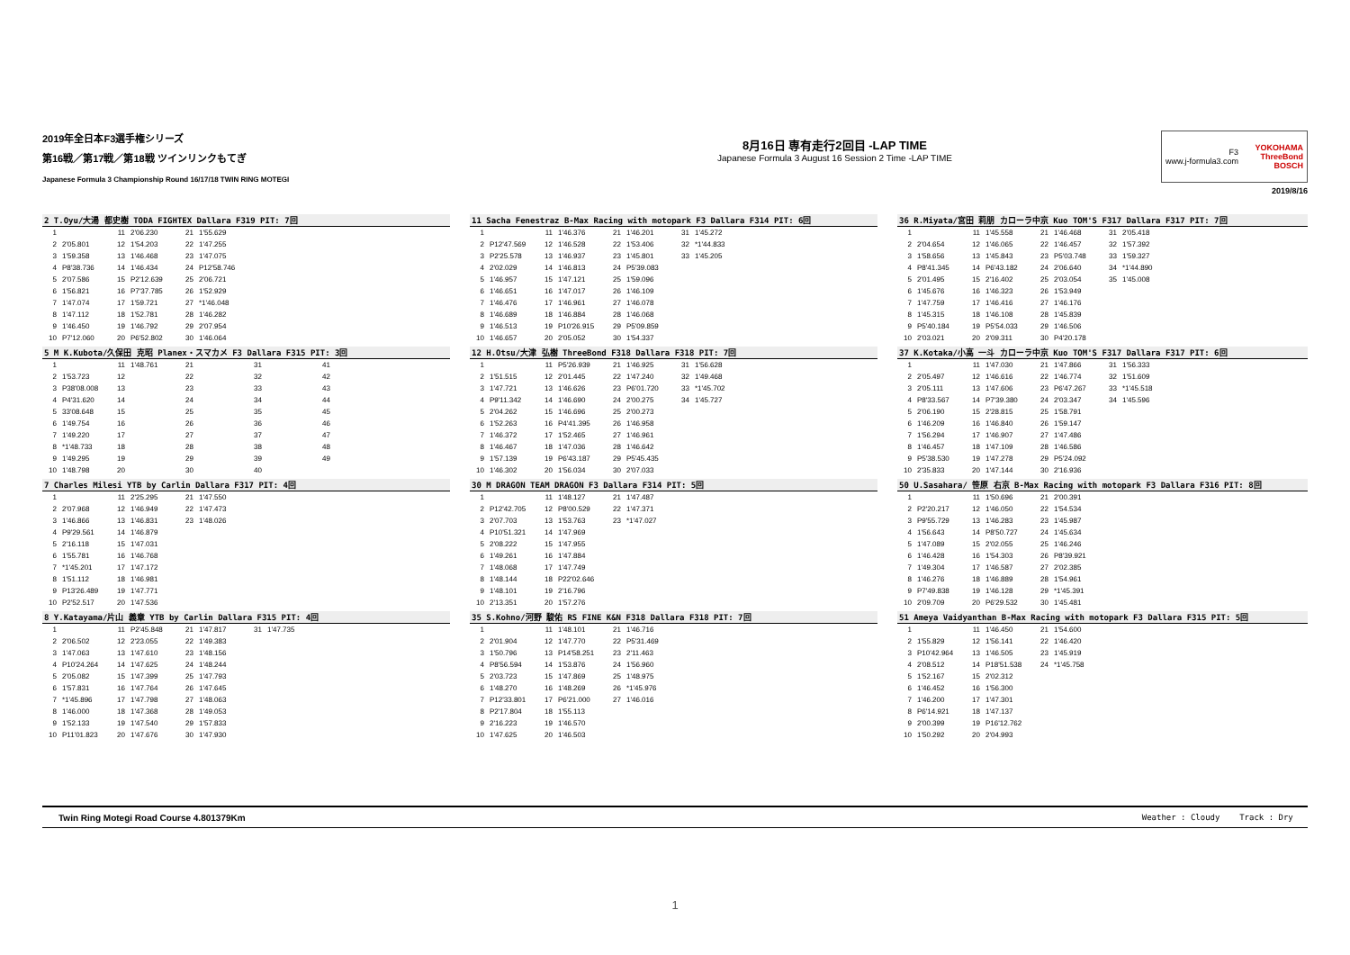2019年全日本F3選手権シリーズ
第16戦／第17戦／第18戦 ツインリンクもてぎ
Japanese Formula 3 Championship Round 16/17/18 TWIN RING MOTEGI
8月16日 専有走行2回目 -LAP TIME
Japanese Formula 3 August 16 Session 2 Time -LAP TIME
F3
www.j-formula3.com YOKOHAMA
ThreeBond
BOSCH
2019/8/16
| 2 T.Oyu/大湯 都史樹 TODA FIGHTEX Dallara F319 PIT: 7回 | | | | | | | | | |
| --- | --- | --- | --- | --- | --- | --- | --- | --- | --- |
| 1 | | 11 | 2'06.230 | 21 | 1'55.629 | | | | |
| 2 | 2'05.801 | 12 | 1'54.203 | 22 | 1'47.255 | | | | |
| 3 | 1'59.358 | 13 | 1'46.468 | 23 | 1'47.075 | | | | |
| 4 | P8'38.736 | 14 | 1'46.434 | 24 | P12'58.746 | | | | |
| 5 | 2'07.586 | 15 | P2'12.639 | 25 | 2'06.721 | | | | |
| 6 | 1'56.821 | 16 | P7'37.785 | 26 | 1'52.929 | | | | |
| 7 | 1'47.074 | 17 | 1'59.721 | 27 | *1'46.048 | | | | |
| 8 | 1'47.112 | 18 | 1'52.781 | 28 | 1'46.282 | | | | |
| 9 | 1'46.450 | 19 | 1'46.792 | 29 | 2'07.954 | | | | |
| 10 | P7'12.060 | 20 | P6'52.802 | 30 | 1'46.064 | | | | |
| 11 Sacha Fenestraz B-Max Racing with motopark F3 Dallara F314 PIT: 6回 | | | | | | | | | |
| --- | --- | --- | --- | --- | --- | --- | --- | --- | --- |
| 1 | | 11 | 1'46.376 | 21 | 1'46.201 | 31 | 1'45.272 | | |
| 2 | P12'47.569 | 12 | 1'46.528 | 22 | 1'53.406 | 32 | *1'44.833 | | |
| 3 | P2'25.578 | 13 | 1'46.937 | 23 | 1'45.801 | 33 | 1'45.205 | | |
| 4 | 2'02.029 | 14 | 1'46.813 | 24 | P5'39.083 | | | | |
| 5 | 1'46.957 | 15 | 1'47.121 | 25 | 1'59.096 | | | | |
| 6 | 1'46.651 | 16 | 1'47.017 | 26 | 1'46.109 | | | | |
| 7 | 1'46.476 | 17 | 1'46.961 | 27 | 1'46.078 | | | | |
| 8 | 1'46.689 | 18 | 1'46.884 | 28 | 1'46.068 | | | | |
| 9 | 1'46.513 | 19 | P10'26.915 | 29 | P5'09.859 | | | | |
| 10 | 1'46.657 | 20 | 2'05.052 | 30 | 1'54.337 | | | | |
| 36 R.Miyata/宮田 莉朋 カローラ中京 Kuo TOM'S F317 Dallara F317 PIT: 7回 | | | | | | | | | |
| --- | --- | --- | --- | --- | --- | --- | --- | --- | --- |
| 1 | | 11 | 1'45.558 | 21 | 1'46.468 | 31 | 2'05.418 | | |
| 2 | 2'04.654 | 12 | 1'46.065 | 22 | 1'46.457 | 32 | 1'57.392 | | |
| 3 | 1'58.656 | 13 | 1'45.843 | 23 | P5'03.748 | 33 | 1'59.327 | | |
| 4 | P8'41.345 | 14 | P6'43.182 | 24 | 2'06.640 | 34 | *1'44.890 | | |
| 5 | 2'01.495 | 15 | 2'16.402 | 25 | 2'03.054 | 35 | 1'45.008 | | |
| 6 | 1'45.676 | 16 | 1'46.323 | 26 | 1'53.949 | | | | |
| 7 | 1'47.759 | 17 | 1'46.416 | 27 | 1'46.176 | | | | |
| 8 | 1'45.315 | 18 | 1'46.108 | 28 | 1'45.839 | | | | |
| 9 | P5'40.184 | 19 | P5'54.033 | 29 | 1'46.506 | | | | |
| 10 | 2'03.021 | 20 | 2'09.311 | 30 | P4'20.178 | | | | |
| 5 M K.Kubota/久保田 克昭 Planex・スマカメ F3 Dallara F315 PIT: 3回 | | | | | | | | | |
| --- | --- | --- | --- | --- | --- | --- | --- | --- | --- |
| 1 | | 11 | 1'48.761 | 21 | | 31 | | 41 | |
| 2 | 1'53.723 | 12 | | 22 | | 32 | | 42 | |
| 3 | P38'08.008 | 13 | | 23 | | 33 | | 43 | |
| 4 | P4'31.620 | 14 | | 24 | | 34 | | 44 | |
| 5 | 33'08.648 | 15 | | 25 | | 35 | | 45 | |
| 6 | 1'49.754 | 16 | | 26 | | 36 | | 46 | |
| 7 | 1'49.220 | 17 | | 27 | | 37 | | 47 | |
| 8 | *1'48.733 | 18 | | 28 | | 38 | | 48 | |
| 9 | 1'49.295 | 19 | | 29 | | 39 | | 49 | |
| 10 | 1'48.798 | 20 | | 30 | | 40 | | | |
| 12 H.Otsu/大津 弘樹 ThreeBond F318 Dallara F318 PIT: 7回 | | | | | | | | | |
| --- | --- | --- | --- | --- | --- | --- | --- | --- | --- |
| 1 | | 11 | P5'26.939 | 21 | 1'46.925 | 31 | 1'56.628 | | |
| 2 | 1'51.515 | 12 | 2'01.445 | 22 | 1'47.240 | 32 | 1'49.468 | | |
| 3 | 1'47.721 | 13 | 1'46.626 | 23 | P6'01.720 | 33 | *1'45.702 | | |
| 4 | P9'11.342 | 14 | 1'46.690 | 24 | 2'00.275 | 34 | 1'45.727 | | |
| 5 | 2'04.262 | 15 | 1'46.696 | 25 | 2'00.273 | | | | |
| 6 | 1'52.263 | 16 | P4'41.395 | 26 | 1'46.958 | | | | |
| 7 | 1'46.372 | 17 | 1'52.465 | 27 | 1'46.961 | | | | |
| 8 | 1'46.467 | 18 | 1'47.036 | 28 | 1'46.642 | | | | |
| 9 | 1'57.139 | 19 | P6'43.187 | 29 | P5'45.435 | | | | |
| 10 | 1'46.302 | 20 | 1'56.034 | 30 | 2'07.033 | | | | |
| 37 K.Kotaka/小高 一斗 カローラ中京 Kuo TOM'S F317 Dallara F317 PIT: 6回 | | | | | | | | | |
| --- | --- | --- | --- | --- | --- | --- | --- | --- | --- |
| 1 | | 11 | 1'47.030 | 21 | 1'47.866 | 31 | 1'56.333 | | |
| 2 | 2'05.497 | 12 | 1'46.616 | 22 | 1'46.774 | 32 | 1'51.609 | | |
| 3 | 2'05.111 | 13 | 1'47.606 | 23 | P6'47.267 | 33 | *1'45.518 | | |
| 4 | P8'33.567 | 14 | P7'39.380 | 24 | 2'03.347 | 34 | 1'45.596 | | |
| 5 | 2'06.190 | 15 | 2'28.815 | 25 | 1'58.791 | | | | |
| 6 | 1'46.209 | 16 | 1'46.840 | 26 | 1'59.147 | | | | |
| 7 | 1'56.294 | 17 | 1'46.907 | 27 | 1'47.486 | | | | |
| 8 | 1'46.457 | 18 | 1'47.109 | 28 | 1'46.586 | | | | |
| 9 | P5'38.530 | 19 | 1'47.278 | 29 | P5'24.092 | | | | |
| 10 | 2'35.833 | 20 | 1'47.144 | 30 | 2'16.936 | | | | |
| 7 Charles Milesi YTB by Carlin Dallara F317 PIT: 4回 | | | | | | | | | |
| --- | --- | --- | --- | --- | --- | --- | --- | --- | --- |
| 1 | | 11 | 2'25.295 | 21 | 1'47.550 | | | | |
| 2 | 2'07.968 | 12 | 1'46.949 | 22 | 1'47.473 | | | | |
| 3 | 1'46.866 | 13 | 1'46.831 | 23 | 1'48.026 | | | | |
| 4 | P9'29.561 | 14 | 1'46.879 | | | | | | |
| 5 | 2'16.118 | 15 | 1'47.031 | | | | | | |
| 6 | 1'55.781 | 16 | 1'46.768 | | | | | | |
| 7 | *1'45.201 | 17 | 1'47.172 | | | | | | |
| 8 | 1'51.112 | 18 | 1'46.981 | | | | | | |
| 9 | P13'26.489 | 19 | 1'47.771 | | | | | | |
| 10 | P2'52.517 | 20 | 1'47.536 | | | | | | |
| 30 M DRAGON TEAM DRAGON F3 Dallara F314 PIT: 5回 | | | | | | | | | |
| --- | --- | --- | --- | --- | --- | --- | --- | --- | --- |
| 1 | | 11 | 1'48.127 | 21 | 1'47.487 | | | | |
| 2 | P12'42.705 | 12 | P8'00.529 | 22 | 1'47.371 | | | | |
| 3 | 2'07.703 | 13 | 1'53.763 | 23 | *1'47.027 | | | | |
| 4 | P10'51.321 | 14 | 1'47.969 | | | | | | |
| 5 | 2'08.222 | 15 | 1'47.955 | | | | | | |
| 6 | 1'49.261 | 16 | 1'47.884 | | | | | | |
| 7 | 1'48.068 | 17 | 1'47.749 | | | | | | |
| 8 | 1'48.144 | 18 | P22'02.646 | | | | | | |
| 9 | 1'48.101 | 19 | 2'16.796 | | | | | | |
| 10 | 2'13.351 | 20 | 1'57.276 | | | | | | |
| 50 U.Sasahara/ 笹原 右京 B-Max Racing with motopark F3 Dallara F316 PIT: 8回 | | | | | | | | | |
| --- | --- | --- | --- | --- | --- | --- | --- | --- | --- |
| 1 | | 11 | 1'50.696 | 21 | 2'00.391 | | | | |
| 2 | P2'20.217 | 12 | 1'46.050 | 22 | 1'54.534 | | | | |
| 3 | P9'55.729 | 13 | 1'46.283 | 23 | 1'45.987 | | | | |
| 4 | 1'56.643 | 14 | P8'50.727 | 24 | 1'45.634 | | | | |
| 5 | 1'47.089 | 15 | 2'02.055 | 25 | 1'46.246 | | | | |
| 6 | 1'46.428 | 16 | 1'54.303 | 26 | P8'39.921 | | | | |
| 7 | 1'49.304 | 17 | 1'46.587 | 27 | 2'02.385 | | | | |
| 8 | 1'46.276 | 18 | 1'46.889 | 28 | 1'54.961 | | | | |
| 9 | P7'49.838 | 19 | 1'46.128 | 29 | *1'45.391 | | | | |
| 10 | 2'09.709 | 20 | P6'29.532 | 30 | 1'45.481 | | | | |
| 8 Y.Katayama/片山 義章 YTB by Carlin Dallara F315 PIT: 4回 | | | | | | | | | |
| --- | --- | --- | --- | --- | --- | --- | --- | --- | --- |
| 1 | | 11 | P2'45.848 | 21 | 1'47.817 | 31 | 1'47.735 | | |
| 2 | 2'06.502 | 12 | 2'23.055 | 22 | 1'49.383 | | | | |
| 3 | 1'47.063 | 13 | 1'47.610 | 23 | 1'48.156 | | | | |
| 4 | P10'24.264 | 14 | 1'47.625 | 24 | 1'48.244 | | | | |
| 5 | 2'05.082 | 15 | 1'47.399 | 25 | 1'47.793 | | | | |
| 6 | 1'57.831 | 16 | 1'47.764 | 26 | 1'47.645 | | | | |
| 7 | *1'45.896 | 17 | 1'47.798 | 27 | 1'48.063 | | | | |
| 8 | 1'46.000 | 18 | 1'47.368 | 28 | 1'49.053 | | | | |
| 9 | 1'52.133 | 19 | 1'47.540 | 29 | 1'57.833 | | | | |
| 10 | P11'01.823 | 20 | 1'47.676 | 30 | 1'47.930 | | | | |
| 35 S.Kohno/河野 駿佑 RS FINE K&N F318 Dallara F318 PIT: 7回 | | | | | | | | | |
| --- | --- | --- | --- | --- | --- | --- | --- | --- | --- |
| 1 | | 11 | 1'48.101 | 21 | 1'46.716 | | | | |
| 2 | 2'01.904 | 12 | 1'47.770 | 22 | P5'31.469 | | | | |
| 3 | 1'50.796 | 13 | P14'58.251 | 23 | 2'11.463 | | | | |
| 4 | P8'56.594 | 14 | 1'53.876 | 24 | 1'56.960 | | | | |
| 5 | 2'03.723 | 15 | 1'47.869 | 25 | 1'48.975 | | | | |
| 6 | 1'48.270 | 16 | 1'48.269 | 26 | *1'45.976 | | | | |
| 7 | P12'33.801 | 17 | P6'21.000 | 27 | 1'46.016 | | | | |
| 8 | P2'17.804 | 18 | 1'55.113 | | | | | | |
| 9 | 2'16.223 | 19 | 1'46.570 | | | | | | |
| 10 | 1'47.625 | 20 | 1'46.503 | | | | | | |
| 51 Ameya Vaidyanthan B-Max Racing with motopark F3 Dallara F315 PIT: 5回 | | | | | | | | | |
| --- | --- | --- | --- | --- | --- | --- | --- | --- | --- |
| 1 | | 11 | 1'46.450 | 21 | 1'54.600 | | | | |
| 2 | 1'55.829 | 12 | 1'56.141 | 22 | 1'46.420 | | | | |
| 3 | P10'42.964 | 13 | 1'46.505 | 23 | 1'45.919 | | | | |
| 4 | 2'08.512 | 14 | P18'51.538 | 24 | *1'45.758 | | | | |
| 5 | 1'52.167 | 15 | 2'02.312 | | | | | | |
| 6 | 1'46.452 | 16 | 1'56.300 | | | | | | |
| 7 | 1'46.200 | 17 | 1'47.301 | | | | | | |
| 8 | P6'14.921 | 18 | 1'47.137 | | | | | | |
| 9 | 2'00.399 | 19 | P16'12.762 | | | | | | |
| 10 | 1'50.292 | 20 | 2'04.993 | | | | | | |
Twin Ring Motegi Road Course 4.801379Km Weather : Cloudy Track : Dry
1